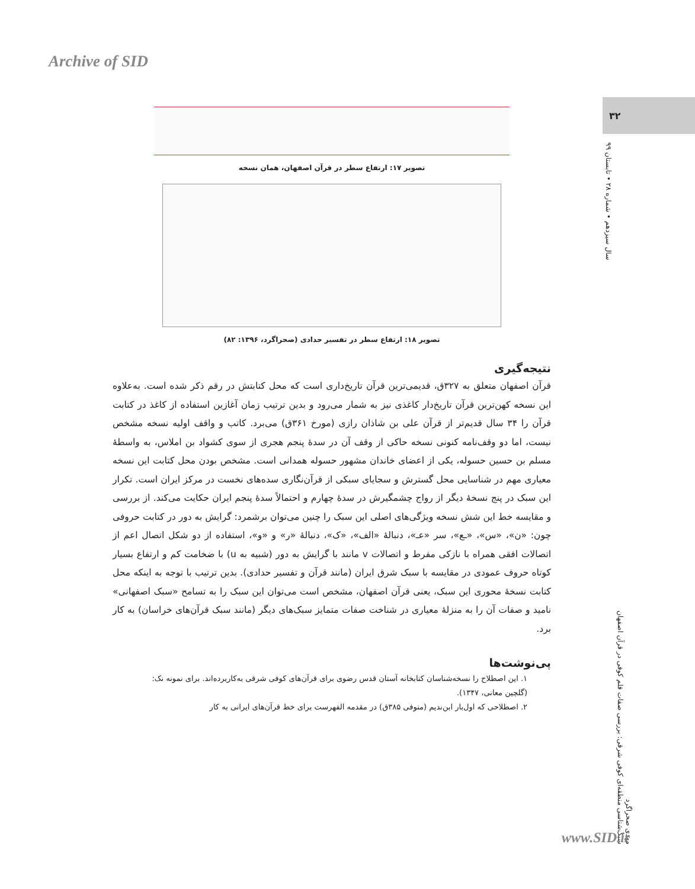Archive of SID
۳۲
سال سیزدهم • شماره ۲۸ • تابستان ۹۹
مهدی صحراگرد
سبک‌شناسی منطقه‌ای کوفی شرقی: بررسی صفات قلم کوفی در قرآن اصفهان
تصویر ۱۷: ارتفاع سطر در قرآن اصفهان، همان نسخه
تصویر ۱۸: ارتفاع سطر در تفسیر حدادی (صحراگرد، ۱۳۹۶: ۸۲)
نتیجه‌گیری
قرآن اصفهان متعلق به ۳۲۷ق، قدیمی‌ترین قرآن تاریخ‌داری است که محل کتابتش در رقم ذکر شده است. به‌علاوه این نسخه کهن‌ترین قرآن تاریخ‌دار کاغذی نیز به شمار می‌رود و بدین ترتیب زمان آغازین استفاده از کاغذ در کتابت قرآن را ۳۴ سال قدیم‌تر از قرآن علی بن شاذان رازی (مورخ ۳۶۱ق) می‌برد. کاتب و واقف اولیه نسخه مشخص نیست، اما دو وقف‌نامه کنونی نسخه حاکی از وقف آن در سدهٔ پنجم هجری از سوی کشواد بن املاس، به واسطهٔ مسلم بن حسین حسوله، یکی از اعضای خاندان مشهور حسوله همدانی است. مشخص بودن محل کتابت این نسخه معیاری مهم در شناسایی محل گسترش و سجایای سبکی از قرآن‌نگاری سده‌های نخست در مرکز ایران است. تکرار این سبک در پنج نسخهٔ دیگر از رواج چشمگیرش در سدهٔ چهارم و احتمالاً سدهٔ پنجم ایران حکایت می‌کند. از بررسی و مقایسه خط این شش نسخه ویژگی‌های اصلی این سبک را چنین می‌توان برشمرد: گرایش به دور در کتابت حروفی چون: «ن»، «س»، «ـع»، سر «عـ»، دنبالهٔ «الف»، «ک»، دنبالهٔ «ر» و «و»، استفاده از دو شکل اتصال اعم از اتصالات افقی همراه با نازکی مفرط و اتصالات v مانند با گرایش به دور (شبیه به u) با ضخامت کم و ارتفاع بسیار کوتاه حروف عمودی در مقایسه با سبک شرق ایران (مانند قرآن و تفسیر حدادی). بدین ترتیب با توجه به اینکه محل کتابت نسخهٔ محوری این سبک، یعنی قرآن اصفهان، مشخص است می‌توان این سبک را به تسامح «سبک اصفهانی» نامید و صفات آن را به منزلهٔ معیاری در شناخت صفات متمایز سبک‌های دیگر (مانند سبک قرآن‌های خراسان) به کار برد.
پی‌نوشت‌ها
۱. این اصطلاح را نسخه‌شناسان کتابخانه آستان قدس رضوی برای قرآن‌های کوفی شرقی به‌کاربرده‌اند. برای نمونه نک: (گلچین معانی، ۱۳۴۷).
۲. اصطلاحی که اول‌بار ابن‌ندیم (متوفی ۳۸۵ق) در مقدمه الفهرست برای خط قرآن‌های ایرانی به کار
www.SID.ir